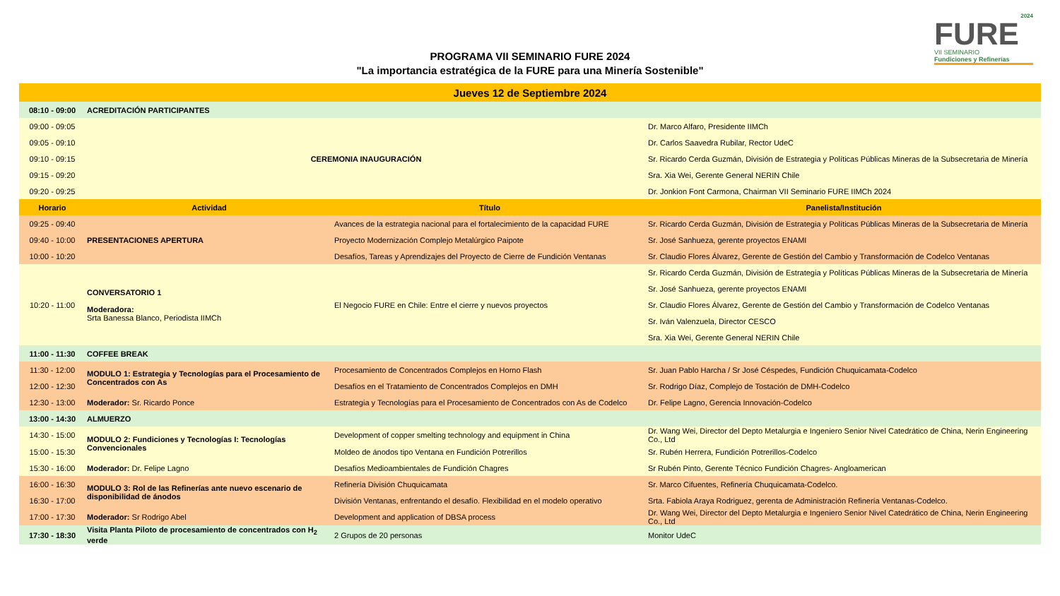PROGRAMA VII SEMINARIO FURE 2024
"La importancia estratégica de la FURE para una Minería Sostenible"
2024
FURE
VII SEMINARIO
Fundiciones y Refinerías
| Jueves 12 de Septiembre 2024 | | | |
| 08:10 - 09:00 | ACREDITACIÓN PARTICIPANTES | | |
| 09:00 - 09:05 | CEREMONIA INAUGURACIÓN | | Dr. Marco Alfaro, Presidente IIMCh |
| 09:05 - 09:10 | | | Dr. Carlos Saavedra Rubilar, Rector UdeC |
| 09:10 - 09:15 | | | Sr. Ricardo Cerda Guzmán, División de Estrategia y Políticas Públicas Mineras de la Subsecretaria de Minería |
| 09:15 - 09:20 | | | Sra. Xia Wei, Gerente General NERIN Chile |
| 09:20 - 09:25 | | | Dr. Jonkion Font Carmona, Chairman VII Seminario FURE IIMCh 2024 |
| Horario | Actividad | Título | Panelista/Institución |
| 09:25 - 09:40 | PRESENTACIONES APERTURA | Avances de la estrategia nacional para el fortalecimiento de la capacidad FURE | Sr. Ricardo Cerda Guzmán, División de Estrategia y Políticas Públicas Mineras de la Subsecretaria de Minería |
| 09:40 - 10:00 | | Proyecto Modernización Complejo Metalúrgico Paipote | Sr. José Sanhueza, gerente proyectos ENAMI |
| 10:00 - 10:20 | | Desafíos, Tareas y Aprendizajes del Proyecto de Cierre de Fundición Ventanas | Sr. Claudio Flores Álvarez, Gerente de Gestión del Cambio y Transformación de Codelco Ventanas |
| 10:20 - 11:00 | CONVERSATORIO 1 Moderadora: Srta Banessa Blanco, Periodista IIMCh | El Negocio FURE en Chile: Entre el cierre y nuevos proyectos | Sr. Ricardo Cerda Guzmán, División de Estrategia y Políticas Públicas Mineras de la Subsecretaria de Minería |
| | | | Sr. José Sanhueza, gerente proyectos ENAMI |
| | | | Sr. Claudio Flores Álvarez, Gerente de Gestión del Cambio y Transformación de Codelco Ventanas |
| | | | Sr. Iván Valenzuela, Director CESCO |
| | | | Sra. Xia Wei, Gerente General NERIN Chile |
| 11:00 - 11:30 | COFFEE BREAK | | |
| 11:30 - 12:00 | MODULO 1: Estrategia y Tecnologías para el Procesamiento de Concentrados con As | Procesamiento de Concentrados Complejos en Horno Flash | Sr. Juan Pablo Harcha / Sr José Céspedes, Fundición Chuquicamata-Codelco |
| 12:00 - 12:30 | | Desafíos en el Tratamiento de Concentrados Complejos en DMH | Sr. Rodrigo Díaz, Complejo de Tostación de DMH-Codelco |
| 12:30 - 13:00 | Moderador: Sr. Ricardo Ponce | Estrategia y Tecnologías para el Procesamiento de Concentrados con As de Codelco | Dr. Felipe Lagno, Gerencia Innovación-Codelco |
| 13:00 - 14:30 | ALMUERZO | | |
| 14:30 - 15:00 | MODULO 2: Fundiciones y Tecnologías I: Tecnologías Convencionales | Development of copper smelting technology and equipment in China | Dr. Wang Wei, Director del Depto Metalurgia e Ingeniero Senior Nivel Catedrático de China, Nerin Engineering Co., Ltd |
| 15:00 - 15:30 | | Moldeo de ánodos tipo Ventana en Fundición Potrerillos | Sr. Rubén Herrera, Fundición Potrerillos-Codelco |
| 15:30 - 16:00 | Moderador: Dr. Felipe Lagno | Desafíos Medioambientales de Fundición Chagres | Sr Rubén Pinto, Gerente Técnico Fundición Chagres- Angloamerican |
| 16:00 - 16:30 | MODULO 3: Rol de las Refinerías ante nuevo escenario de disponibilidad de ánodos | Refinería División Chuquicamata | Sr. Marco Cifuentes, Refinería Chuquicamata-Codelco. |
| 16:30 - 17:00 | | División Ventanas, enfrentando el desafío. Flexibilidad en el modelo operativo | Srta. Fabiola Araya Rodriguez, gerenta de Administración Refinería Ventanas-Codelco. |
| 17:00 - 17:30 | Moderador: Sr Rodrigo Abel | Development and application of DBSA process | Dr. Wang Wei, Director del Depto Metalurgia e Ingeniero Senior Nivel Catedrático de China, Nerin Engineering Co., Ltd |
| 17:30 - 18:30 | Visita Planta Piloto de procesamiento de concentrados con H<sub>2</sub> verde | 2 Grupos de 20 personas | Monitor UdeC |